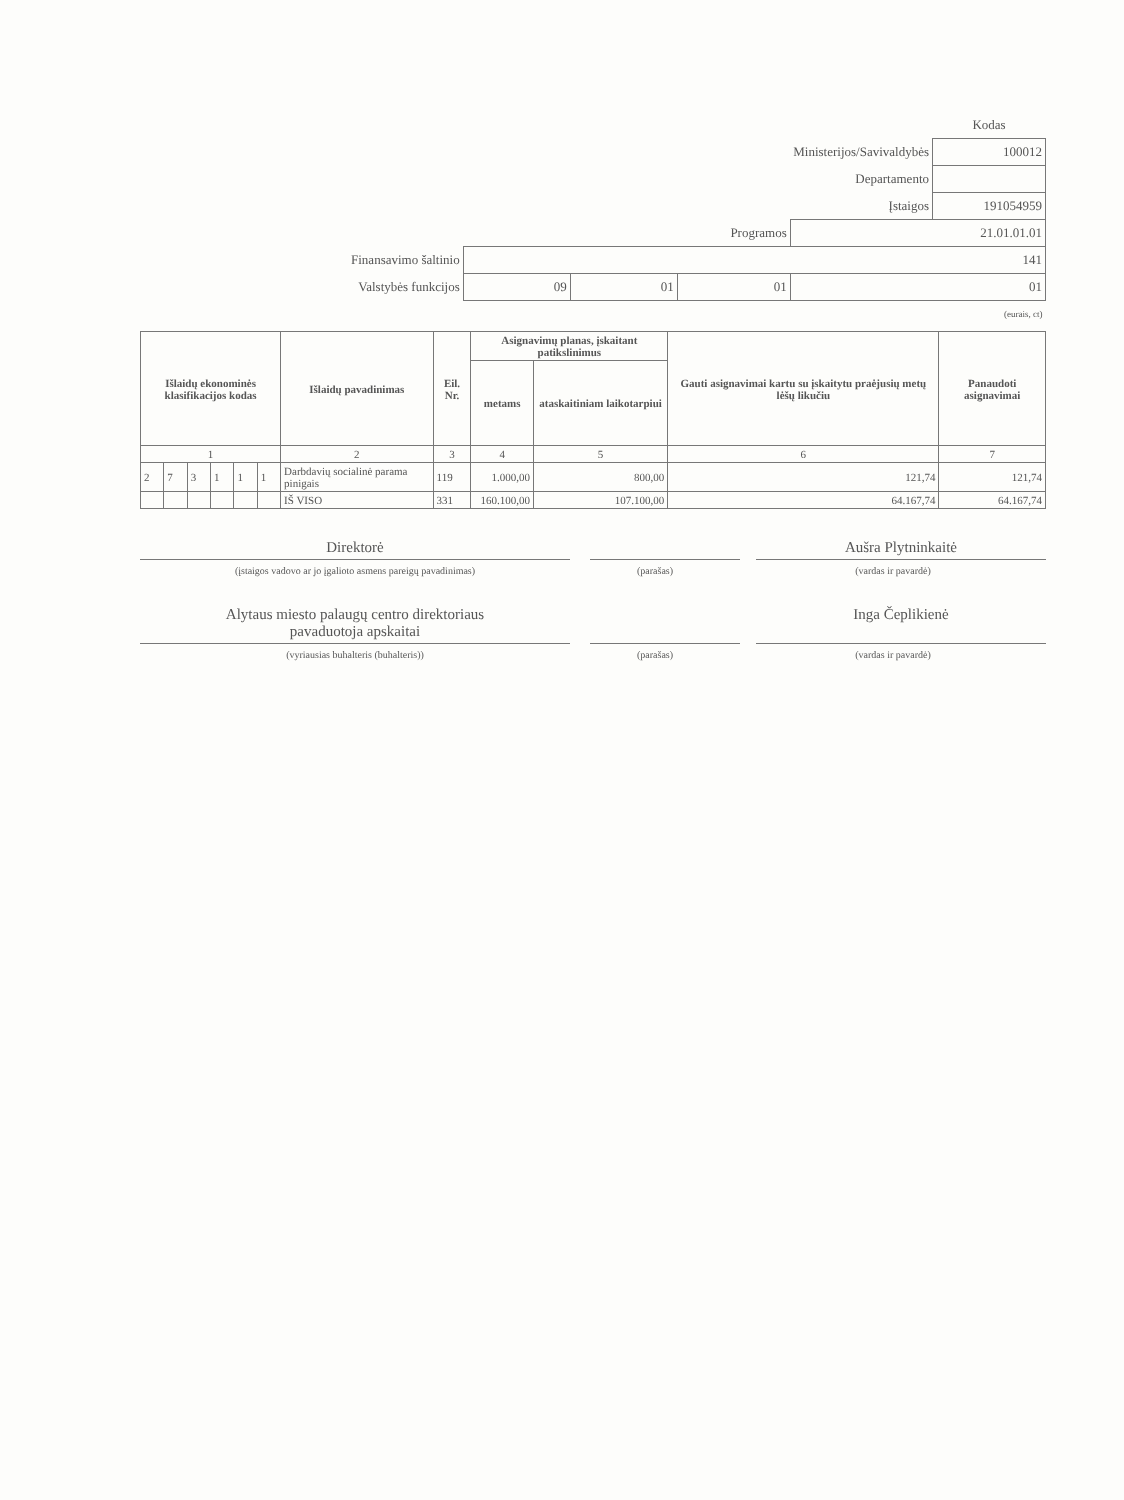| | | | | | Kodas |
| | | | | Ministerijos/Savivaldybės | 100012 |
| | | | | Departamento | |
| | | | | Įstaigos | 191054959 |
| | | | Programos | 21.01.01.01 | |
| Finansavimo šaltinio | 141 | | | | |
| Valstybės funkcijos | 09 | 01 | 01 | 01 | |
| (eurais, ct) | | | | | |
| Išlaidų ekonominės klasifikacijos kodas | | | | | | Išlaidų pavadinimas | Eil. Nr. | Asignavimų planas, įskaitant patikslinimus | | Gauti asignavimai kartu su įskaitytu praėjusių metų lėšų likučiu | Panaudoti asignavimai |
| --- | --- | --- | --- | --- | --- | --- | --- | --- | --- | --- | --- |
| | | | | | | | | metams | ataskaitiniam laikotarpiui | | |
| 1 | | | | | | 2 | 3 | 4 | 5 | 6 | 7 |
| 2 | 7 | 3 | 1 | 1 | 1 | Darbdavių socialinė parama pinigais | 119 | 1.000,00 | 800,00 | 121,74 | 121,74 |
| | | | | | | IŠ VISO | 331 | 160.100,00 | 107.100,00 | 64.167,74 | 64.167,74 |
Direktorė Aušra Plytninkaitė
(įstaigos vadovo ar jo įgalioto asmens pareigų pavadinimas) (parašas) (vardas ir pavardė)
Alytaus miesto palaugų centro direktoriaus
pavaduotoja apskaitai
Inga Čeplikienė
(vyriausias buhalteris (buhalteris)) (parašas) (vardas ir pavardė)